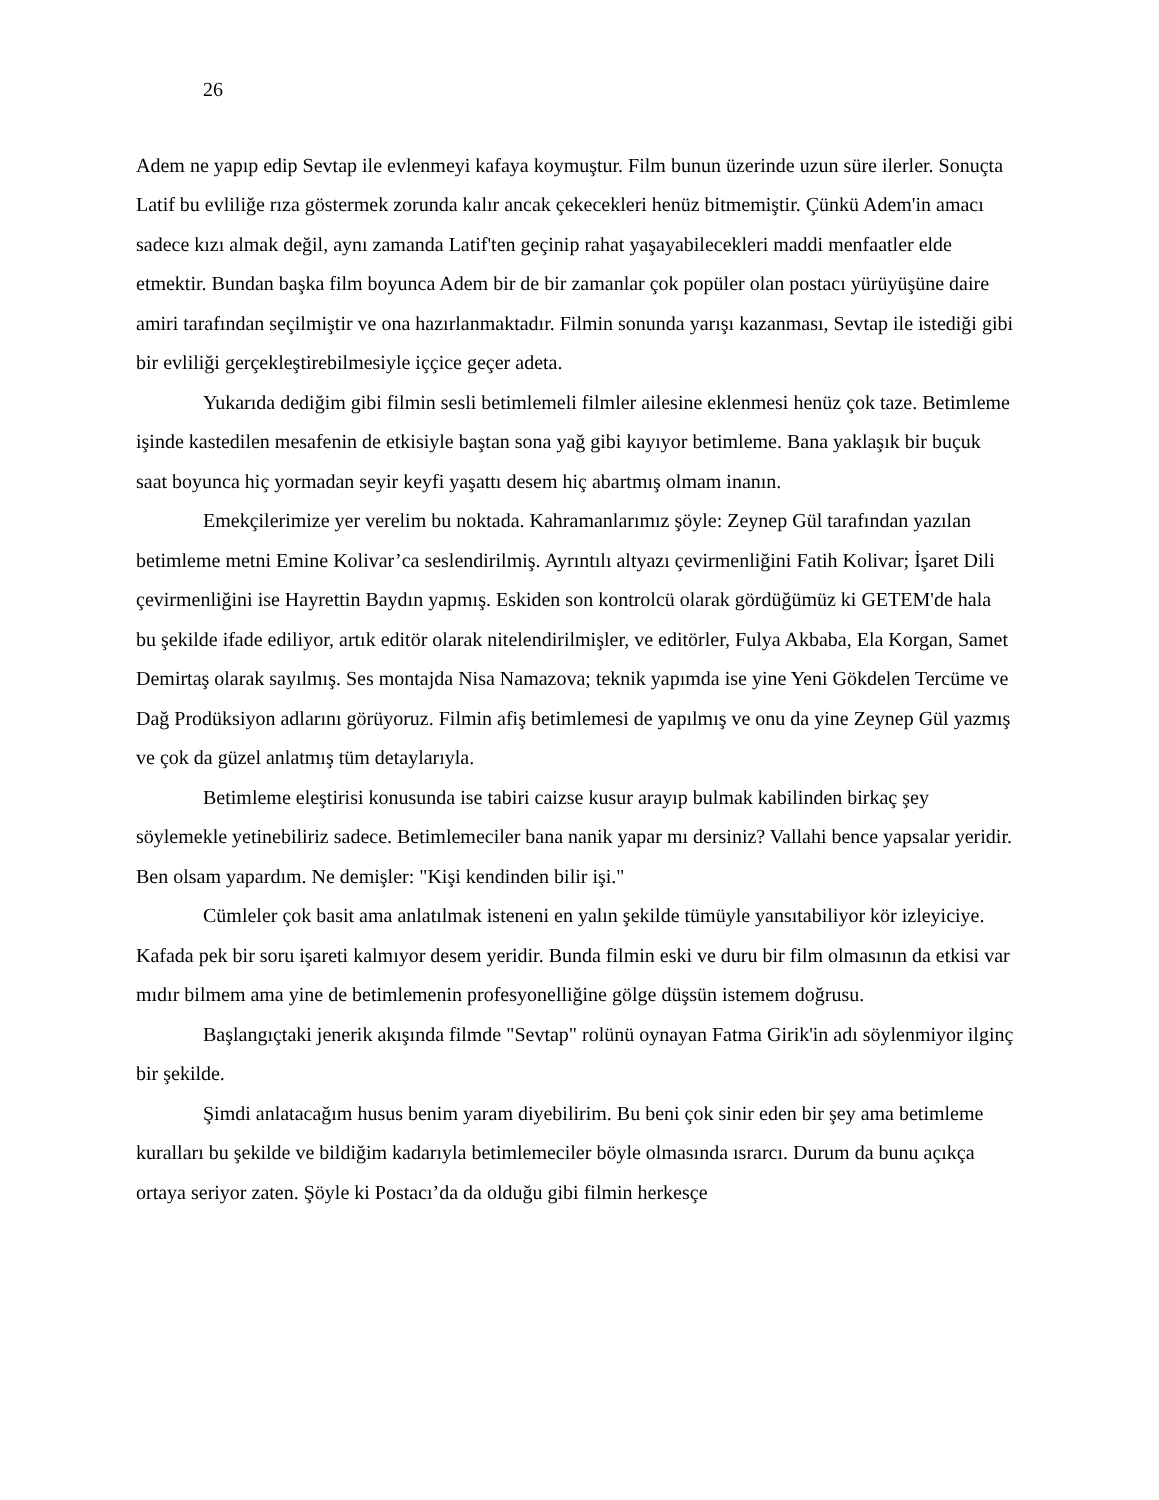26
Adem ne yapıp edip Sevtap ile evlenmeyi kafaya koymuştur. Film bunun üzerinde uzun süre ilerler. Sonuçta Latif bu evliliğe rıza göstermek zorunda kalır ancak çekecekleri henüz bitmemiştir. Çünkü Adem'in amacı sadece kızı almak değil, aynı zamanda Latif'ten geçinip rahat yaşayabilecekleri maddi menfaatler elde etmektir. Bundan başka film boyunca Adem bir de bir zamanlar çok popüler olan postacı yürüyüşüne daire amiri tarafından seçilmiştir ve ona hazırlanmaktadır. Filmin sonunda yarışı kazanması, Sevtap ile istediği gibi bir evliliği gerçekleştirebilmesiyle iççice geçer adeta.
Yukarıda dediğim gibi filmin sesli betimlemeli filmler ailesine eklenmesi henüz çok taze. Betimleme işinde kastedilen mesafenin de etkisiyle baştan sona yağ gibi kayıyor betimleme. Bana yaklaşık bir buçuk saat boyunca hiç yormadan seyir keyfi yaşattı desem hiç abartmış olmam inanın.
Emekçilerimize yer verelim bu noktada. Kahramanlarımız şöyle: Zeynep Gül tarafından yazılan betimleme metni Emine Kolivar’ca seslendirilmiş. Ayrıntılı altyazı çevirmenliğini Fatih Kolivar; İşaret Dili çevirmenliğini ise Hayrettin Baydın yapmış. Eskiden son kontrolcü olarak gördüğümüz ki GETEM'de hala bu şekilde ifade ediliyor, artık editör olarak nitelendirilmişler, ve editörler, Fulya Akbaba, Ela Korgan, Samet Demirtaş olarak sayılmış. Ses montajda Nisa Namazova; teknik yapımda ise yine Yeni Gökdelen Tercüme ve Dağ Prodüksiyon adlarını görüyoruz. Filmin afiş betimlemesi de yapılmış ve onu da yine Zeynep Gül yazmış ve çok da güzel anlatmış tüm detaylarıyla.
Betimleme eleştirisi konusunda ise tabiri caizse kusur arayıp bulmak kabilinden birkaç şey söylemekle yetinebiliriz sadece. Betimlemeciler bana nanik yapar mı dersiniz? Vallahi bence yapsalar yeridir. Ben olsam yapardım. Ne demişler: "Kişi kendinden bilir işi."
Cümleler çok basit ama anlatılmak isteneni en yalın şekilde tümüyle yansıtabiliyor kör izleyiciye. Kafada pek bir soru işareti kalmıyor desem yeridir. Bunda filmin eski ve duru bir film olmasının da etkisi var mıdır bilmem ama yine de betimlemenin profesyonelliğine gölge düşsün istemem doğrusu.
Başlangıçtaki jenerik akışında filmde "Sevtap" rolünü oynayan Fatma Girik'in adı söylenmiyor ilginç bir şekilde.
Şimdi anlatacağım husus benim yaram diyebilirim. Bu beni çok sinir eden bir şey ama betimleme kuralları bu şekilde ve bildiğim kadarıyla betimlemeciler böyle olmasında ısrarcı. Durum da bunu açıkça ortaya seriyor zaten. Şöyle ki Postacı’da da olduğu gibi filmin herkesçe